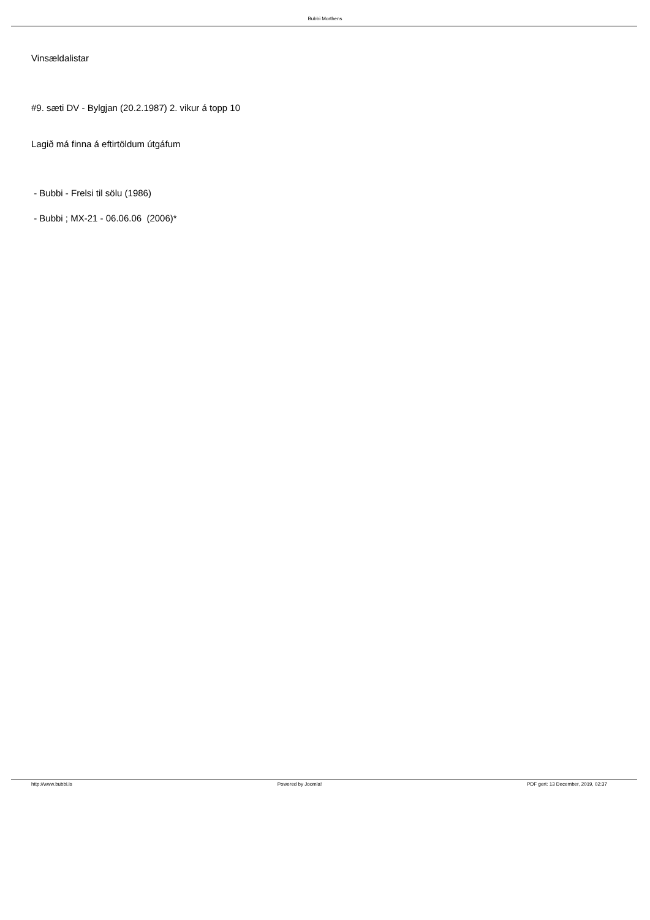Bubbi Morthens
Vinsældalistar
#9. sæti DV - Bylgjan (20.2.1987) 2. vikur á topp 10
Lagið má finna á eftirtöldum útgáfum
- Bubbi - Frelsi til sölu (1986)
- Bubbi ; MX-21 - 06.06.06 (2006)*
http://www.bubbi.is Powered by Joomla! PDF gert: 13 December, 2019, 02:37